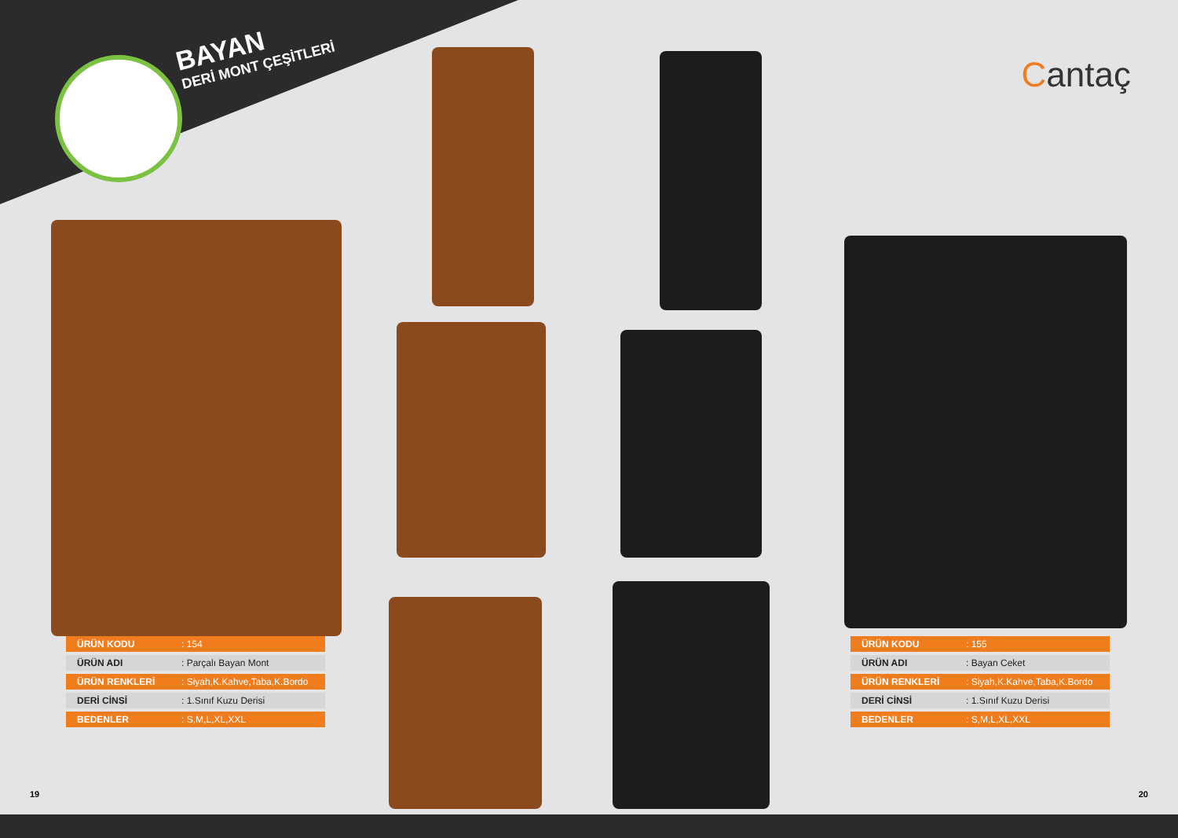BAYAN
DERİ MONT ÇEŞİTLERİ
Cantaç
| ÜRÜN KODU | : 154 |
| ÜRÜN ADI | : Parçalı Bayan Mont |
| ÜRÜN RENKLERİ | : Siyah,K.Kahve,Taba,K.Bordo |
| DERİ CİNSİ | : 1.Sınıf Kuzu Derisi |
| BEDENLER | : S,M,L,XL,XXL |
| ÜRÜN KODU | : 155 |
| ÜRÜN ADI | : Bayan Ceket |
| ÜRÜN RENKLERİ | : Siyah,K.Kahve,Taba,K.Bordo |
| DERİ CİNSİ | : 1.Sınıf Kuzu Derisi |
| BEDENLER | : S,M,L,XL,XXL |
19 20